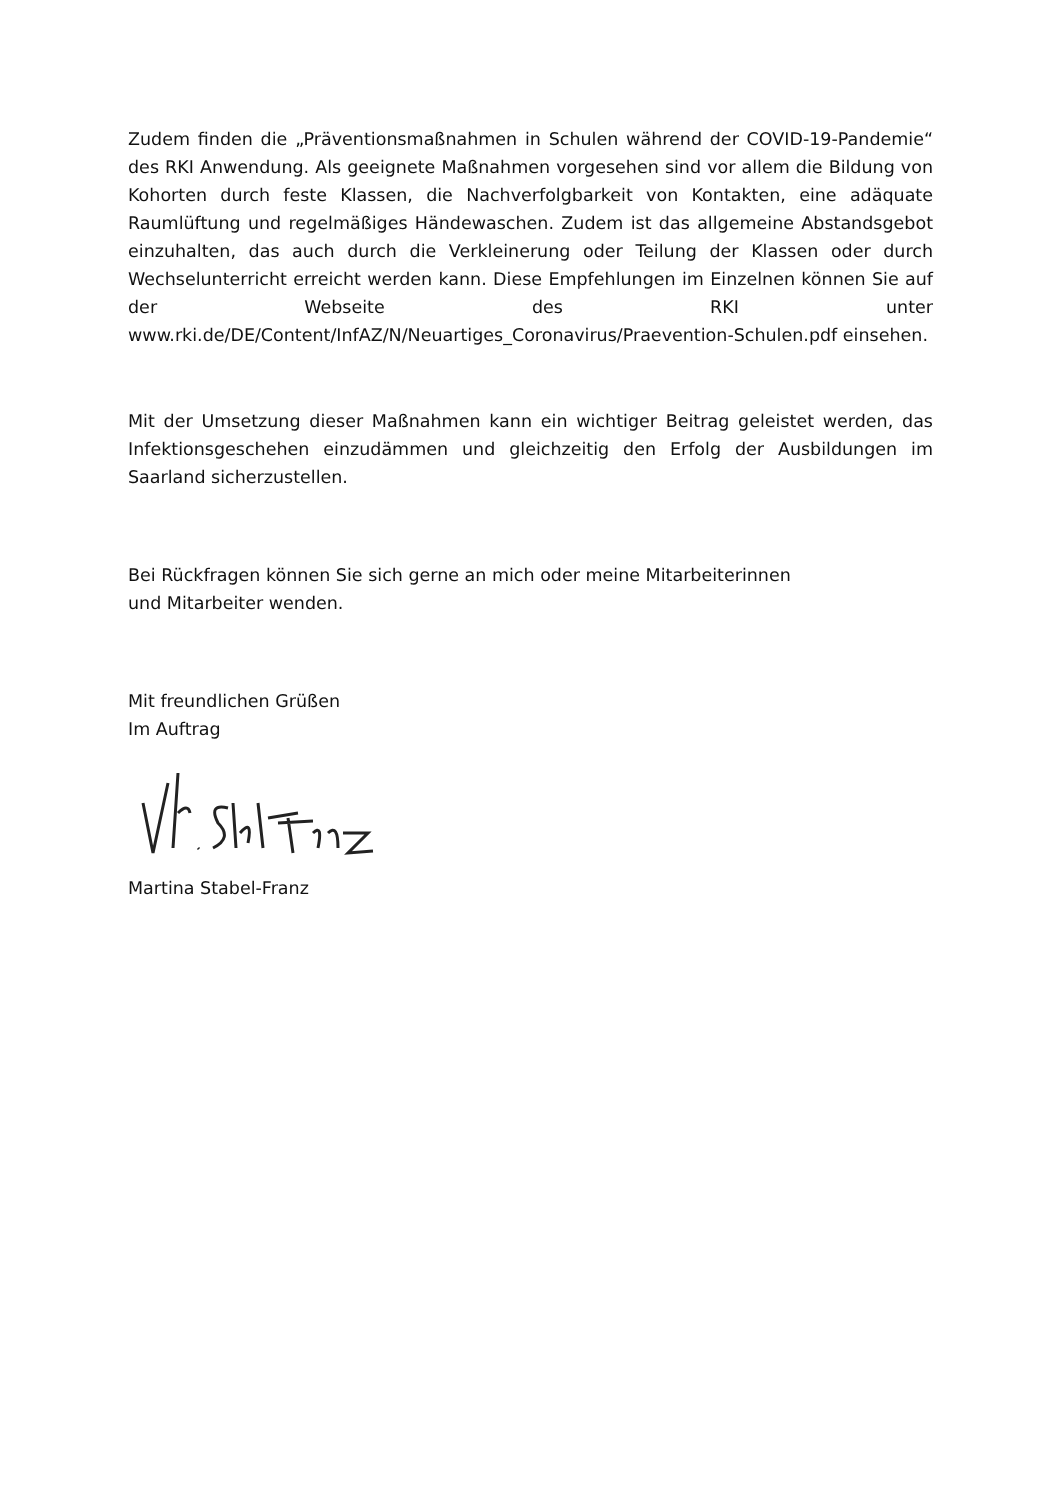Zudem finden die „Präventionsmaßnahmen in Schulen während der COVID-19-Pandemie“ des RKI Anwendung. Als geeignete Maßnahmen vorgesehen sind vor allem die Bildung von Kohorten durch feste Klassen, die Nachverfolgbarkeit von Kontakten, eine adäquate Raumlüftung und regelmäßiges Händewaschen. Zudem ist das allgemeine Abstandsgebot einzuhalten, das auch durch die Verkleinerung oder Teilung der Klassen oder durch Wechselunterricht erreicht werden kann. Diese Empfehlungen im Einzelnen können Sie auf der Webseite des RKI unter www.rki.de/DE/Content/InfAZ/N/Neuartiges_Coronavirus/Praevention-Schulen.pdf einsehen.
Mit der Umsetzung dieser Maßnahmen kann ein wichtiger Beitrag geleistet werden, das Infektionsgeschehen einzudämmen und gleichzeitig den Erfolg der Ausbildungen im Saarland sicherzustellen.
Bei Rückfragen können Sie sich gerne an mich oder meine Mitarbeiterinnen
und Mitarbeiter wenden.
Mit freundlichen Grüßen
Im Auftrag
Martina Stabel-Franz